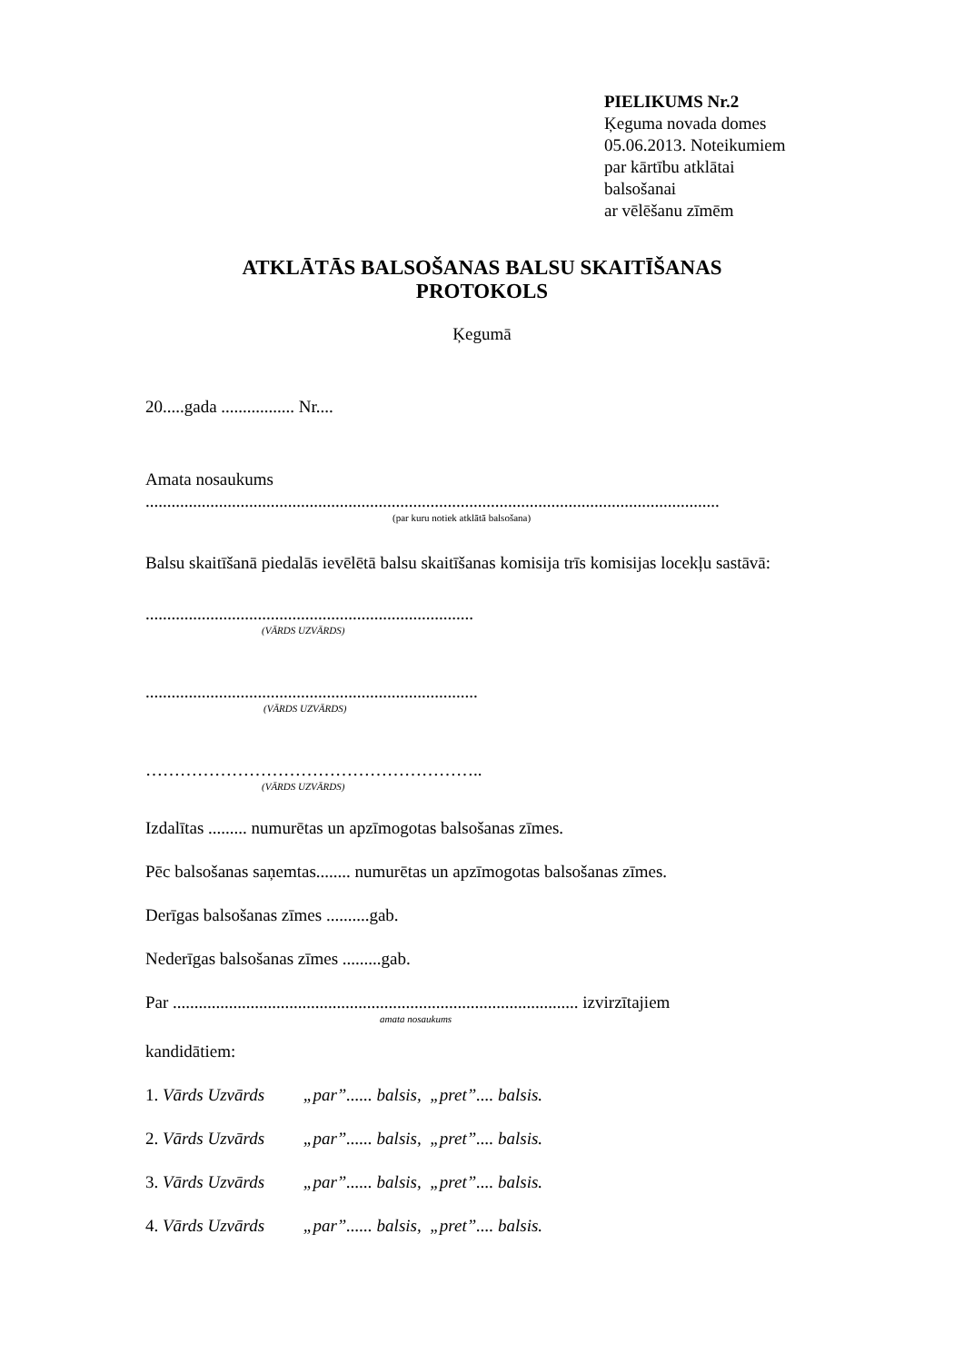PIELIKUMS Nr.2
Ķeguma novada domes
05.06.2013. Noteikumiem
par kārtību atklātai
balsošanai
ar vēlēšanu zīmēm
ATKLĀTĀS BALSOŠANAS BALSU SKAITĪŠANAS
PROTOKOLS
Ķegumā
20.....gada ................. Nr....
Amata nosaukums
.....................................................................................................................................
(par kuru notiek atklātā balsošana)
Balsu skaitīšanā piedalās ievēlētā balsu skaitīšanas komisija trīs komisijas locekļu sastāvā:
............................................................................
(VĀRDS UZVĀRDS)
.............................................................................
(VĀRDS UZVĀRDS)
…………………………………………………..
(VĀRDS UZVĀRDS)
Izdalītas ......... numurētas un apzīmogotas balsošanas zīmes.
Pēc balsošanas saņemtas........ numurētas un apzīmogotas balsošanas zīmes.
Derīgas balsošanas zīmes ..........gab.
Nederīgas balsošanas zīmes .........gab.
Par .............................................................................................. izvirzītajiem
amata nosaukums
kandidātiem:
1. Vārds Uzvārds „par”...... balsis, „pret”.... balsis.
2. Vārds Uzvārds „par”...... balsis, „pret”.... balsis.
3. Vārds Uzvārds „par”...... balsis, „pret”.... balsis.
4. Vārds Uzvārds „par”...... balsis, „pret”.... balsis.